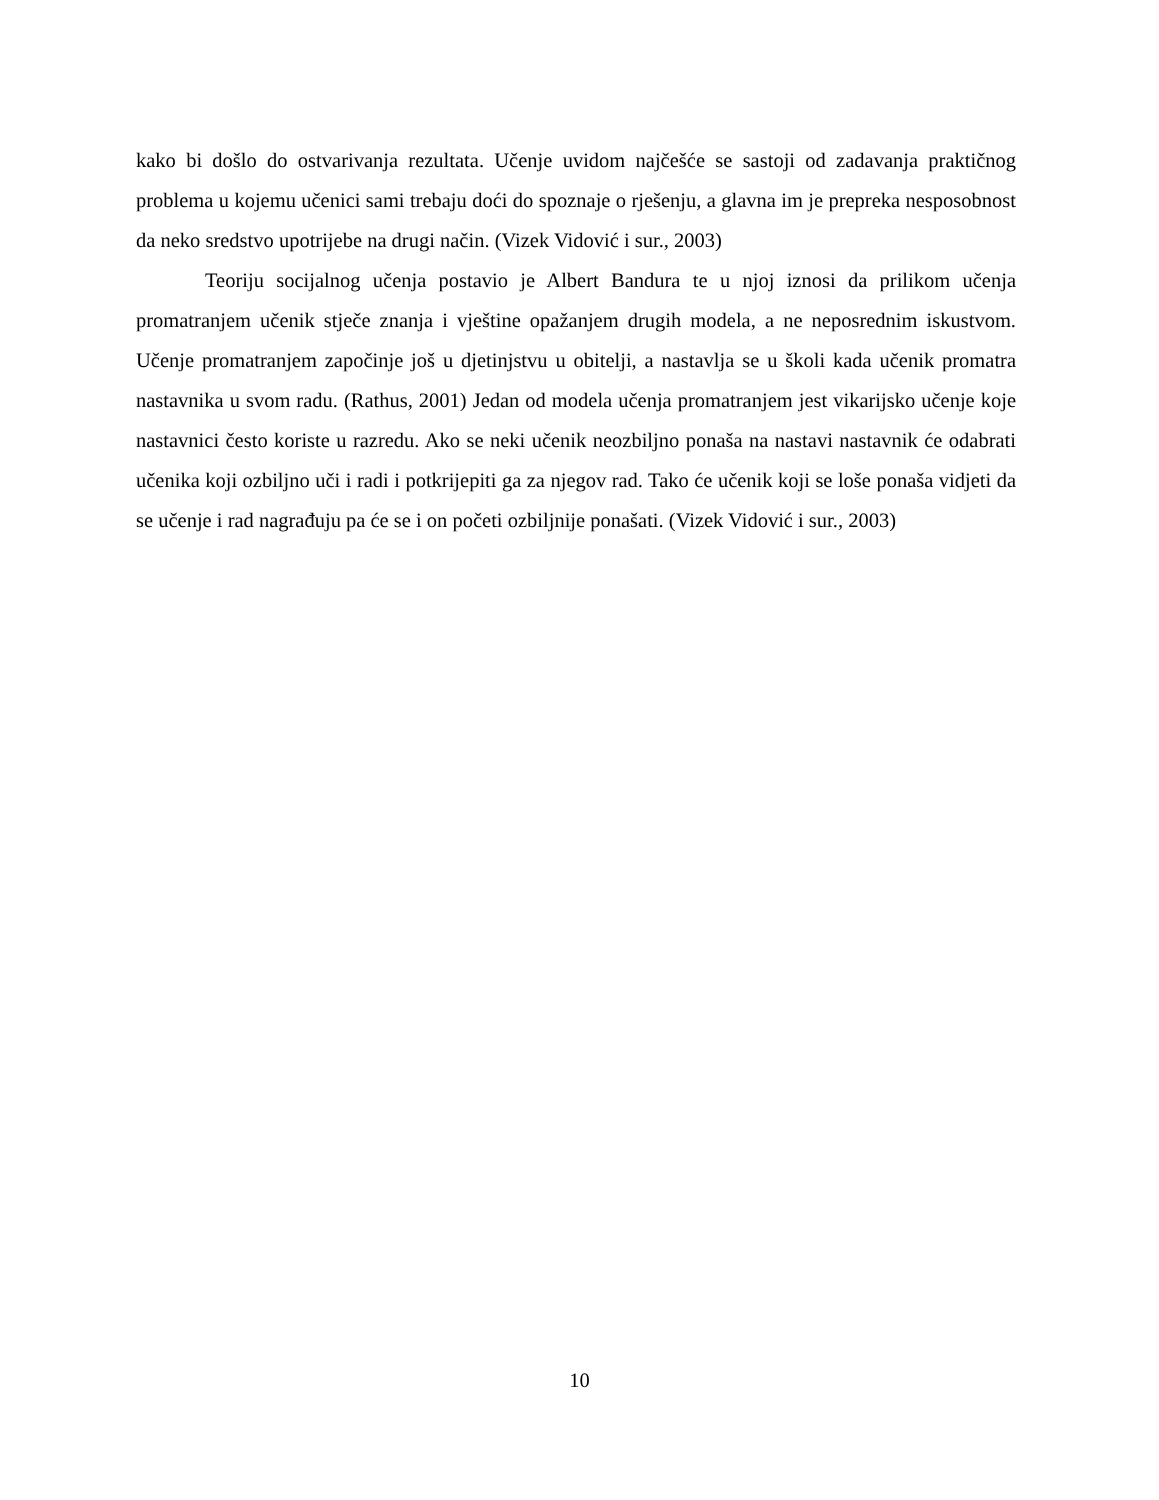kako bi došlo do ostvarivanja rezultata. Učenje uvidom najčešće se sastoji od zadavanja praktičnog problema u kojemu učenici sami trebaju doći do spoznaje o rješenju, a glavna im je prepreka nesposobnost da neko sredstvo upotrijebe na drugi način. (Vizek Vidović i sur., 2003)
Teoriju socijalnog učenja postavio je Albert Bandura te u njoj iznosi da prilikom učenja promatranjem učenik stječe znanja i vještine opažanjem drugih modela, a ne neposrednim iskustvom. Učenje promatranjem započinje još u djetinjstvu u obitelji, a nastavlja se u školi kada učenik promatra nastavnika u svom radu. (Rathus, 2001) Jedan od modela učenja promatranjem jest vikarijsko učenje koje nastavnici često koriste u razredu. Ako se neki učenik neozbiljno ponaša na nastavi nastavnik će odabrati učenika koji ozbiljno uči i radi i potkrijepiti ga za njegov rad. Tako će učenik koji se loše ponaša vidjeti da se učenje i rad nagrađuju pa će se i on početi ozbiljnije ponašati. (Vizek Vidović i sur., 2003)
10